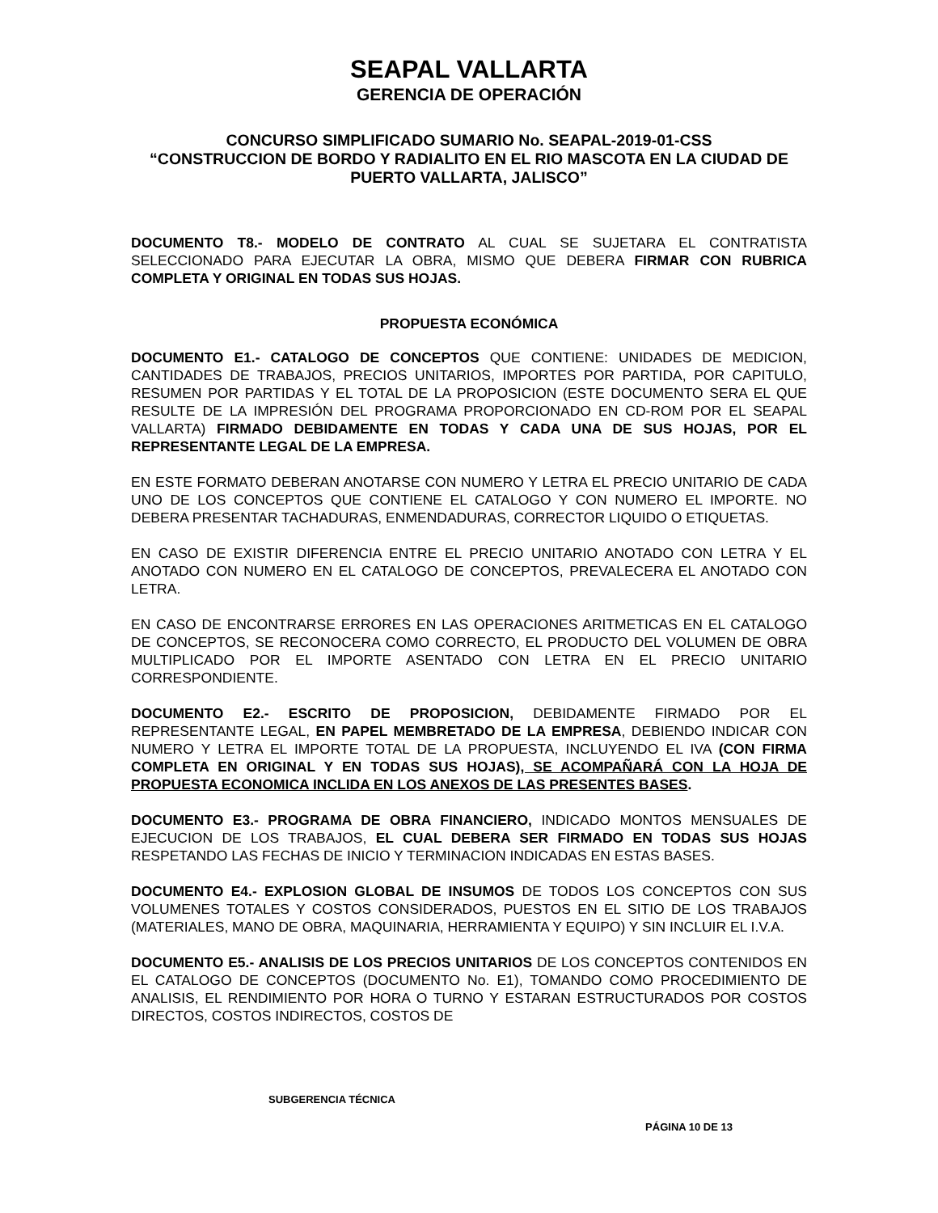SEAPAL VALLARTA
GERENCIA DE OPERACIÓN
CONCURSO SIMPLIFICADO SUMARIO No. SEAPAL-2019-01-CSS
“CONSTRUCCION DE BORDO Y RADIALITO EN EL RIO MASCOTA EN LA CIUDAD DE PUERTO VALLARTA, JALISCO”
DOCUMENTO T8.- MODELO DE CONTRATO AL CUAL SE SUJETARA EL CONTRATISTA SELECCIONADO PARA EJECUTAR LA OBRA, MISMO QUE DEBERA FIRMAR CON RUBRICA COMPLETA Y ORIGINAL EN TODAS SUS HOJAS.
PROPUESTA ECONÓMICA
DOCUMENTO E1.- CATALOGO DE CONCEPTOS QUE CONTIENE: UNIDADES DE MEDICION, CANTIDADES DE TRABAJOS, PRECIOS UNITARIOS, IMPORTES POR PARTIDA, POR CAPITULO, RESUMEN POR PARTIDAS Y EL TOTAL DE LA PROPOSICION (ESTE DOCUMENTO SERA EL QUE RESULTE DE LA IMPRESIÓN DEL PROGRAMA PROPORCIONADO EN CD-ROM POR EL SEAPAL VALLARTA) FIRMADO DEBIDAMENTE EN TODAS Y CADA UNA DE SUS HOJAS, POR EL REPRESENTANTE LEGAL DE LA EMPRESA.
EN ESTE FORMATO DEBERAN ANOTARSE CON NUMERO Y LETRA EL PRECIO UNITARIO DE CADA UNO DE LOS CONCEPTOS QUE CONTIENE EL CATALOGO Y CON NUMERO EL IMPORTE. NO DEBERA PRESENTAR TACHADURAS, ENMENDADURAS, CORRECTOR LIQUIDO O ETIQUETAS.
EN CASO DE EXISTIR DIFERENCIA ENTRE EL PRECIO UNITARIO ANOTADO CON LETRA Y EL ANOTADO CON NUMERO EN EL CATALOGO DE CONCEPTOS, PREVALECERA EL ANOTADO CON LETRA.
EN CASO DE ENCONTRARSE ERRORES EN LAS OPERACIONES ARITMETICAS EN EL CATALOGO DE CONCEPTOS, SE RECONOCERA COMO CORRECTO, EL PRODUCTO DEL VOLUMEN DE OBRA MULTIPLICADO POR EL IMPORTE ASENTADO CON LETRA EN EL PRECIO UNITARIO CORRESPONDIENTE.
DOCUMENTO E2.- ESCRITO DE PROPOSICION, DEBIDAMENTE FIRMADO POR EL REPRESENTANTE LEGAL, EN PAPEL MEMBRETADO DE LA EMPRESA, DEBIENDO INDICAR CON NUMERO Y LETRA EL IMPORTE TOTAL DE LA PROPUESTA, INCLUYENDO EL IVA (CON FIRMA COMPLETA EN ORIGINAL Y EN TODAS SUS HOJAS), SE ACOMPAÑARÁ CON LA HOJA DE PROPUESTA ECONOMICA INCLIDA EN LOS ANEXOS DE LAS PRESENTES BASES.
DOCUMENTO E3.- PROGRAMA DE OBRA FINANCIERO, INDICADO MONTOS MENSUALES DE EJECUCION DE LOS TRABAJOS, EL CUAL DEBERA SER FIRMADO EN TODAS SUS HOJAS RESPETANDO LAS FECHAS DE INICIO Y TERMINACION INDICADAS EN ESTAS BASES.
DOCUMENTO E4.- EXPLOSION GLOBAL DE INSUMOS DE TODOS LOS CONCEPTOS CON SUS VOLUMENES TOTALES Y COSTOS CONSIDERADOS, PUESTOS EN EL SITIO DE LOS TRABAJOS (MATERIALES, MANO DE OBRA, MAQUINARIA, HERRAMIENTA Y EQUIPO) Y SIN INCLUIR EL I.V.A.
DOCUMENTO E5.- ANALISIS DE LOS PRECIOS UNITARIOS DE LOS CONCEPTOS CONTENIDOS EN EL CATALOGO DE CONCEPTOS (DOCUMENTO No. E1), TOMANDO COMO PROCEDIMIENTO DE ANALISIS, EL RENDIMIENTO POR HORA O TURNO Y ESTARAN ESTRUCTURADOS POR COSTOS DIRECTOS, COSTOS INDIRECTOS, COSTOS DE
SUBGERENCIA TÉCNICA
PÁGINA 10 DE 13